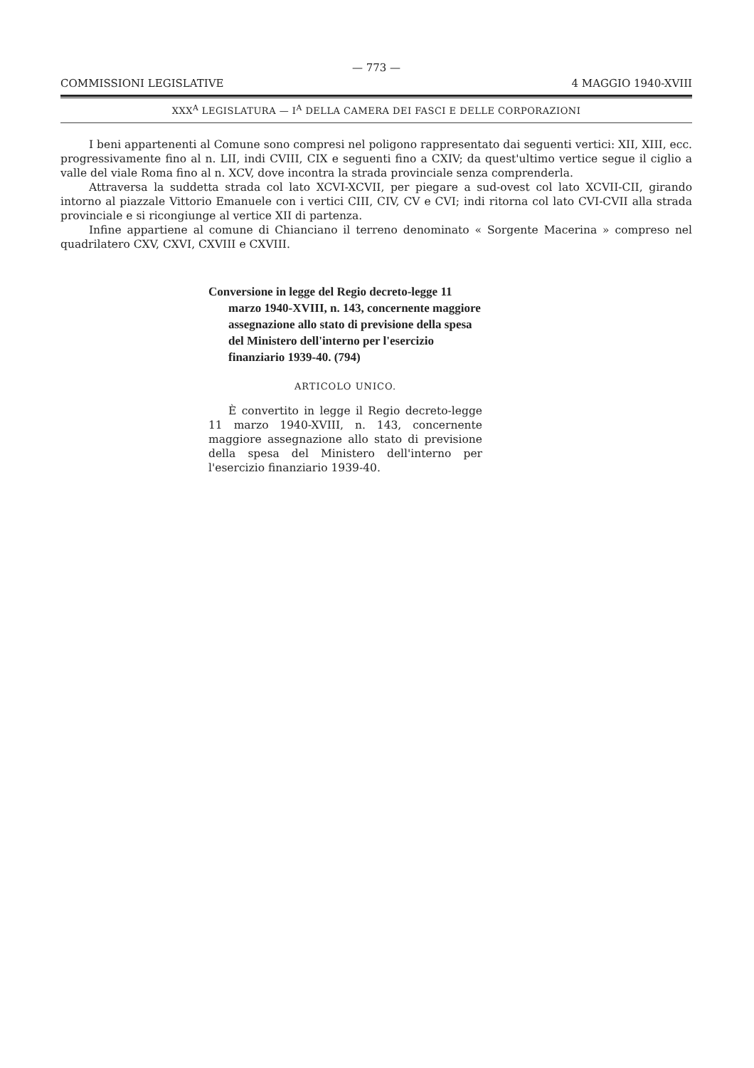— 773 —
COMMISSIONI LEGISLATIVE 4 MAGGIO 1940-XVIII
XXX<sup>A</sup> LEGISLATURA — I<sup>A</sup> DELLA CAMERA DEI FASCI E DELLE CORPORAZIONI
I beni appartenenti al Comune sono compresi nel poligono rappresentato dai seguenti vertici: XII, XIII, ecc. progressivamente fino al n. LII, indi CVIII, CIX e seguenti fino a CXIV; da quest'ultimo vertice segue il ciglio a valle del viale Roma fino al n. XCV, dove incontra la strada provinciale senza comprenderla.
Attraversa la suddetta strada col lato XCVI-XCVII, per piegare a sud-ovest col lato XCVII-CII, girando intorno al piazzale Vittorio Emanuele con i vertici CIII, CIV, CV e CVI; indi ritorna col lato CVI-CVII alla strada provinciale e si ricongiunge al vertice XII di partenza.
Infine appartiene al comune di Chianciano il terreno denominato « Sorgente Macerina » compreso nel quadrilatero CXV, CXVI, CXVIII e CXVIII.
Conversione in legge del Regio decreto-legge 11 marzo 1940-XVIII, n. 143, concernente maggiore assegnazione allo stato di previsione della spesa del Ministero dell'interno per l'esercizio finanziario 1939-40. (794)
ARTICOLO UNICO.
È convertito in legge il Regio decreto-legge 11 marzo 1940-XVIII, n. 143, concernente maggiore assegnazione allo stato di previsione della spesa del Ministero dell'interno per l'esercizio finanziario 1939-40.